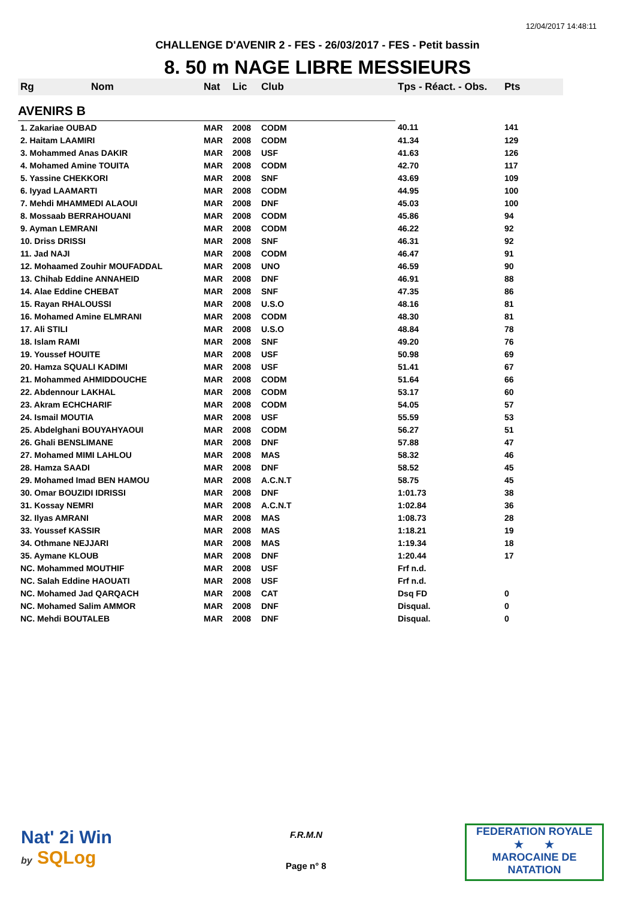12/04/2017 14:48:11
CHALLENGE D'AVENIR 2 - FES - 26/03/2017 - FES - Petit bassin
8. 50 m NAGE LIBRE MESSIEURS
| Rg | Nom | Nat | Lic | Club | Tps - Réact. - Obs. | Pts |
| --- | --- | --- | --- | --- | --- | --- |
| AVENIRS B | | | | | | |
| 1. Zakariae OUBAD | | MAR | 2008 | CODM | 40.11 | 141 |
| 2. Haitam LAAMIRI | | MAR | 2008 | CODM | 41.34 | 129 |
| 3. Mohammed Anas DAKIR | | MAR | 2008 | USF | 41.63 | 126 |
| 4. Mohamed Amine TOUITA | | MAR | 2008 | CODM | 42.70 | 117 |
| 5. Yassine CHEKKORI | | MAR | 2008 | SNF | 43.69 | 109 |
| 6. Iyyad LAAMARTI | | MAR | 2008 | CODM | 44.95 | 100 |
| 7. Mehdi MHAMMEDI ALAOUI | | MAR | 2008 | DNF | 45.03 | 100 |
| 8. Mossaab BERRAHOUANI | | MAR | 2008 | CODM | 45.86 | 94 |
| 9. Ayman LEMRANI | | MAR | 2008 | CODM | 46.22 | 92 |
| 10. Driss DRISSI | | MAR | 2008 | SNF | 46.31 | 92 |
| 11. Jad NAJI | | MAR | 2008 | CODM | 46.47 | 91 |
| 12. Mohaamed Zouhir MOUFADDAL | | MAR | 2008 | UNO | 46.59 | 90 |
| 13. Chihab Eddine ANNAHEID | | MAR | 2008 | DNF | 46.91 | 88 |
| 14. Alae Eddine CHEBAT | | MAR | 2008 | SNF | 47.35 | 86 |
| 15. Rayan RHALOUSSI | | MAR | 2008 | U.S.O | 48.16 | 81 |
| 16. Mohamed Amine ELMRANI | | MAR | 2008 | CODM | 48.30 | 81 |
| 17. Ali STILI | | MAR | 2008 | U.S.O | 48.84 | 78 |
| 18. Islam RAMI | | MAR | 2008 | SNF | 49.20 | 76 |
| 19. Youssef HOUITE | | MAR | 2008 | USF | 50.98 | 69 |
| 20. Hamza SQUALI KADIMI | | MAR | 2008 | USF | 51.41 | 67 |
| 21. Mohammed AHMIDDOUCHE | | MAR | 2008 | CODM | 51.64 | 66 |
| 22. Abdennour LAKHAL | | MAR | 2008 | CODM | 53.17 | 60 |
| 23. Akram ECHCHARIF | | MAR | 2008 | CODM | 54.05 | 57 |
| 24. Ismail MOUTIA | | MAR | 2008 | USF | 55.59 | 53 |
| 25. Abdelghani BOUYAHYAOUI | | MAR | 2008 | CODM | 56.27 | 51 |
| 26. Ghali BENSLIMANE | | MAR | 2008 | DNF | 57.88 | 47 |
| 27. Mohamed MIMI LAHLOU | | MAR | 2008 | MAS | 58.32 | 46 |
| 28. Hamza SAADI | | MAR | 2008 | DNF | 58.52 | 45 |
| 29. Mohamed Imad BEN HAMOU | | MAR | 2008 | A.C.N.T | 58.75 | 45 |
| 30. Omar BOUZIDI IDRISSI | | MAR | 2008 | DNF | 1:01.73 | 38 |
| 31. Kossay NEMRI | | MAR | 2008 | A.C.N.T | 1:02.84 | 36 |
| 32. Ilyas AMRANI | | MAR | 2008 | MAS | 1:08.73 | 28 |
| 33. Youssef KASSIR | | MAR | 2008 | MAS | 1:18.21 | 19 |
| 34. Othmane NEJJARI | | MAR | 2008 | MAS | 1:19.34 | 18 |
| 35. Aymane KLOUB | | MAR | 2008 | DNF | 1:20.44 | 17 |
| NC. Mohammed MOUTHIF | | MAR | 2008 | USF | Frf n.d. | |
| NC. Salah Eddine HAOUATI | | MAR | 2008 | USF | Frf n.d. | |
| NC. Mohamed Jad QARQACH | | MAR | 2008 | CAT | Dsq FD | 0 |
| NC. Mohamed Salim AMMOR | | MAR | 2008 | DNF | Disqual. | 0 |
| NC. Mehdi BOUTALEB | | MAR | 2008 | DNF | Disqual. | 0 |
Nat' 2i Win
by SQLog
F.R.M.N
Page n° 8
FEDERATION ROYALE
★ ★
MAROCAINE DE NATATION